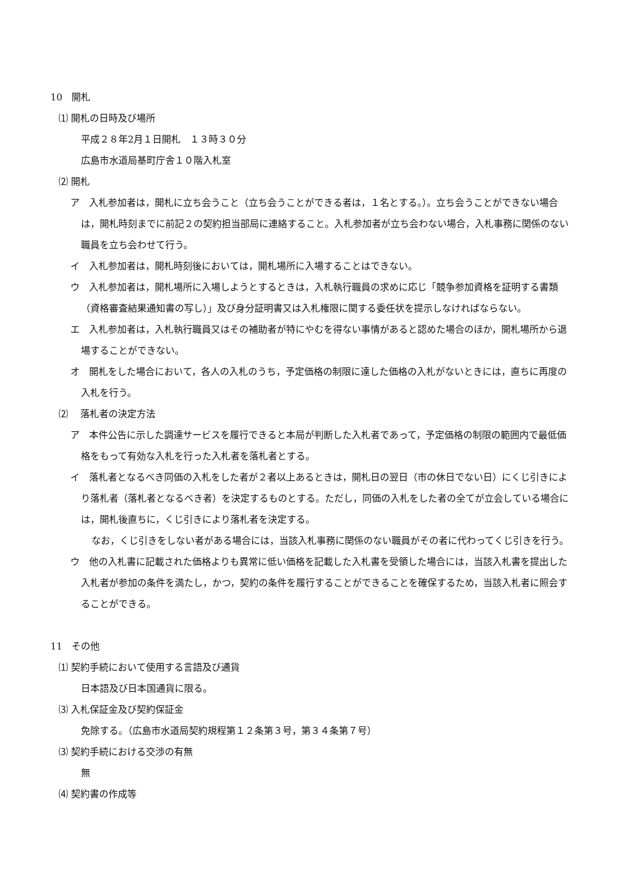10　開札
⑴ 開札の日時及び場所
平成２８年2月１日開札　１３時３０分
広島市水道局基町庁舎１０階入札室
⑵ 開札
ア　入札参加者は，開札に立ち会うこと（立ち会うことができる者は，１名とする。）。立ち会うことができない場合は，開札時刻までに前記２の契約担当部局に連絡すること。入札参加者が立ち会わない場合，入札事務に関係のない職員を立ち会わせて行う。
イ　入札参加者は，開札時刻後においては，開札場所に入場することはできない。
ウ　入札参加者は，開札場所に入場しようとするときは，入札執行職員の求めに応じ「競争参加資格を証明する書類（資格審査結果通知書の写し）」及び身分証明書又は入札権限に関する委任状を提示しなければならない。
エ　入札参加者は，入札執行職員又はその補助者が特にやむを得ない事情があると認めた場合のほか，開札場所から退場することができない。
オ　開札をした場合において，各人の入札のうち，予定価格の制限に達した価格の入札がないときには，直ちに再度の入札を行う。
⑵　 落札者の決定方法
ア　本件公告に示した調達サービスを履行できると本局が判断した入札者であって，予定価格の制限の範囲内で最低価格をもって有効な入札を行った入札者を落札者とする。
イ　落札者となるべき同価の入札をした者が２者以上あるときは，開札日の翌日（市の休日でない日）にくじ引きにより落札者（落札者となるべき者）を決定するものとする。ただし，同価の入札をした者の全てが立会している場合には，開札後直ちに，くじ引きにより落札者を決定する。
なお，くじ引きをしない者がある場合には，当該入札事務に関係のない職員がその者に代わってくじ引きを行う。
ウ　他の入札書に記載された価格よりも異常に低い価格を記載した入札書を受領した場合には，当該入札書を提出した入札者が参加の条件を満たし，かつ，契約の条件を履行することができることを確保するため，当該入札者に照会することができる。
11　その他
⑴ 契約手続において使用する言語及び通貨
日本語及び日本国通貨に限る。
⑶ 入札保証金及び契約保証金
免除する。（広島市水道局契約規程第１２条第３号，第３４条第７号）
⑶ 契約手続における交渉の有無
無
⑷ 契約書の作成等